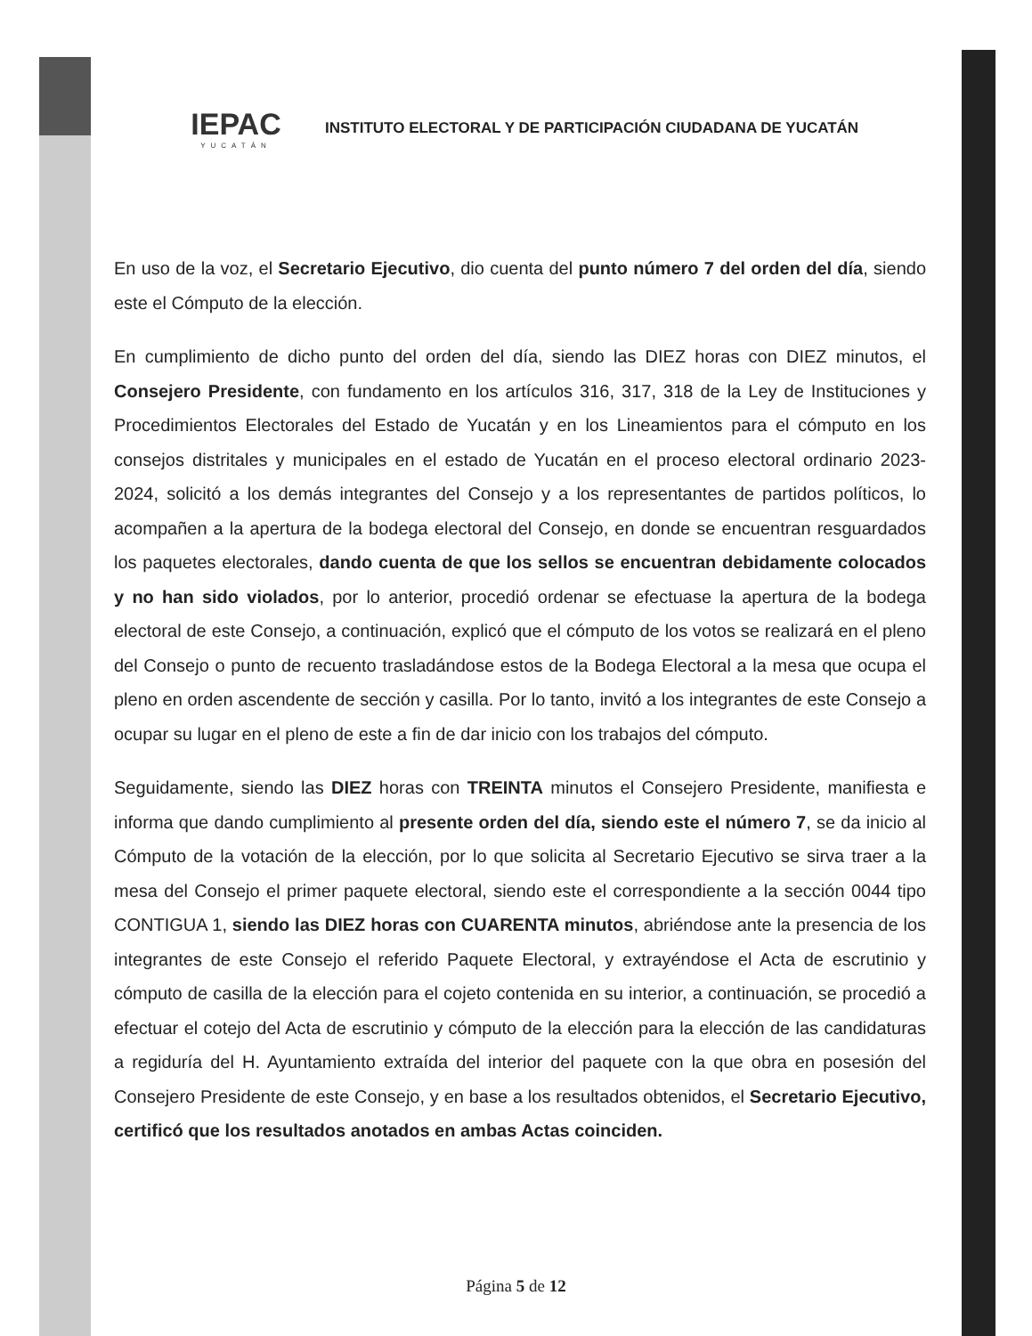IEPAC
YUCATÁN
INSTITUTO ELECTORAL Y DE PARTICIPACIÓN CIUDADANA DE YUCATÁN
En uso de la voz, el Secretario Ejecutivo, dio cuenta del punto número 7 del orden del día, siendo este el Cómputo de la elección.
En cumplimiento de dicho punto del orden del día, siendo las DIEZ horas con DIEZ minutos, el Consejero Presidente, con fundamento en los artículos 316, 317, 318 de la Ley de Instituciones y Procedimientos Electorales del Estado de Yucatán y en los Lineamientos para el cómputo en los consejos distritales y municipales en el estado de Yucatán en el proceso electoral ordinario 2023-2024, solicitó a los demás integrantes del Consejo y a los representantes de partidos políticos, lo acompañen a la apertura de la bodega electoral del Consejo, en donde se encuentran resguardados los paquetes electorales, dando cuenta de que los sellos se encuentran debidamente colocados y no han sido violados, por lo anterior, procedió ordenar se efectuase la apertura de la bodega electoral de este Consejo, a continuación, explicó que el cómputo de los votos se realizará en el pleno del Consejo o punto de recuento trasladándose estos de la Bodega Electoral a la mesa que ocupa el pleno en orden ascendente de sección y casilla. Por lo tanto, invitó a los integrantes de este Consejo a ocupar su lugar en el pleno de este a fin de dar inicio con los trabajos del cómputo.
Seguidamente, siendo las DIEZ horas con TREINTA minutos el Consejero Presidente, manifiesta e informa que dando cumplimiento al presente orden del día, siendo este el número 7, se da inicio al Cómputo de la votación de la elección, por lo que solicita al Secretario Ejecutivo se sirva traer a la mesa del Consejo el primer paquete electoral, siendo este el correspondiente a la sección 0044 tipo CONTIGUA 1, siendo las DIEZ horas con CUARENTA minutos, abriéndose ante la presencia de los integrantes de este Consejo el referido Paquete Electoral, y extrayéndose el Acta de escrutinio y cómputo de casilla de la elección para el cojeto contenida en su interior, a continuación, se procedió a efectuar el cotejo del Acta de escrutinio y cómputo de la elección para la elección de las candidaturas a regiduría del H. Ayuntamiento extraída del interior del paquete con la que obra en posesión del Consejero Presidente de este Consejo, y en base a los resultados obtenidos, el Secretario Ejecutivo, certificó que los resultados anotados en ambas Actas coinciden.
Página 5 de 12